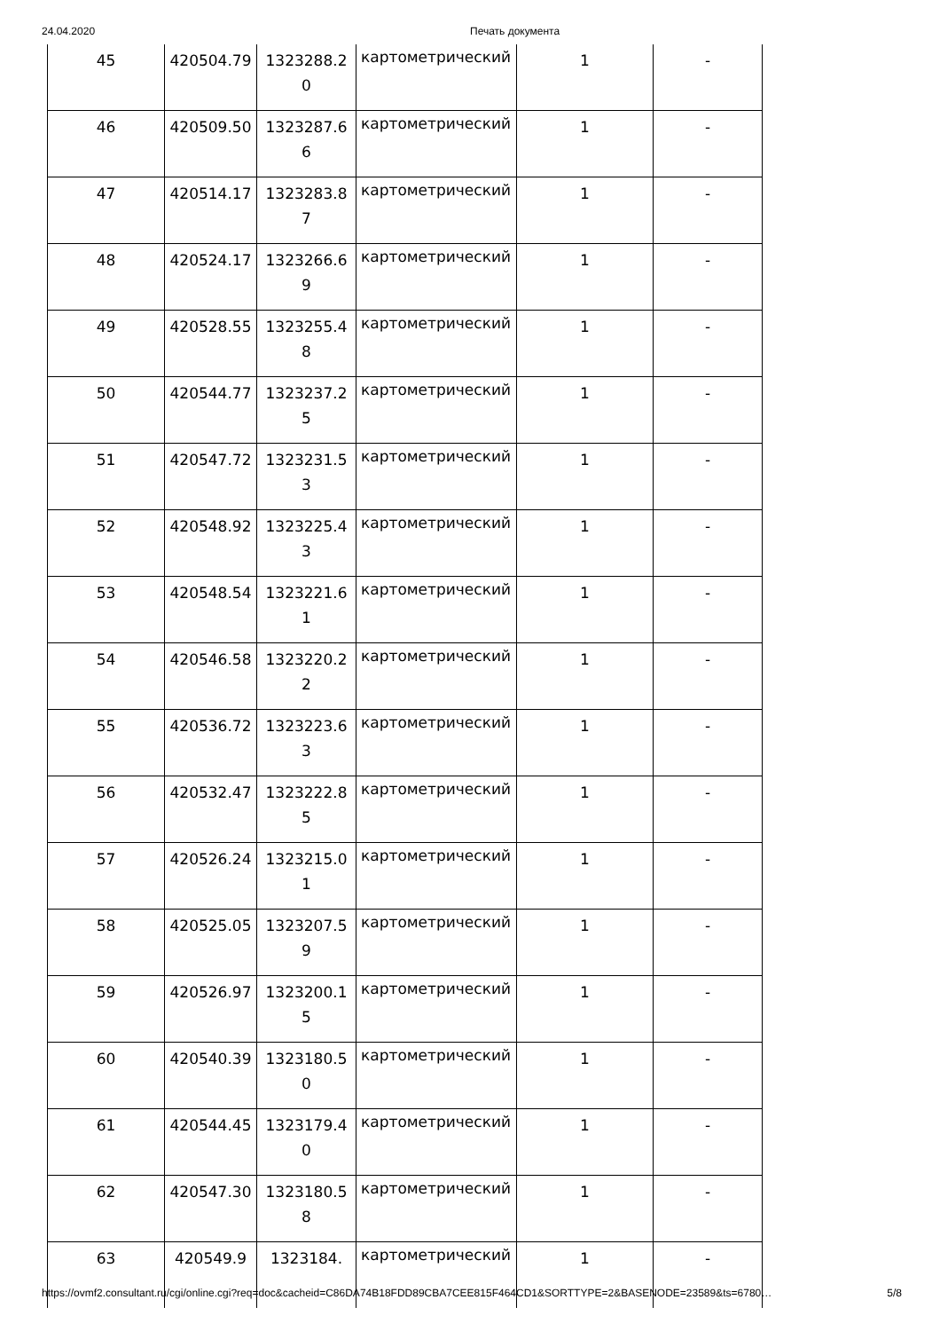24.04.2020 Печать документа
| 45 | 420504.79 | 1323288.20 | картометрический | 1 | - |
| 46 | 420509.50 | 1323287.66 | картометрический | 1 | - |
| 47 | 420514.17 | 1323283.87 | картометрический | 1 | - |
| 48 | 420524.17 | 1323266.69 | картометрический | 1 | - |
| 49 | 420528.55 | 1323255.48 | картометрический | 1 | - |
| 50 | 420544.77 | 1323237.25 | картометрический | 1 | - |
| 51 | 420547.72 | 1323231.53 | картометрический | 1 | - |
| 52 | 420548.92 | 1323225.43 | картометрический | 1 | - |
| 53 | 420548.54 | 1323221.61 | картометрический | 1 | - |
| 54 | 420546.58 | 1323220.22 | картометрический | 1 | - |
| 55 | 420536.72 | 1323223.63 | картометрический | 1 | - |
| 56 | 420532.47 | 1323222.85 | картометрический | 1 | - |
| 57 | 420526.24 | 1323215.01 | картометрический | 1 | - |
| 58 | 420525.05 | 1323207.59 | картометрический | 1 | - |
| 59 | 420526.97 | 1323200.15 | картометрический | 1 | - |
| 60 | 420540.39 | 1323180.50 | картометрический | 1 | - |
| 61 | 420544.45 | 1323179.40 | картометрический | 1 | - |
| 62 | 420547.30 | 1323180.58 | картометрический | 1 | - |
| 63 | 420549.9 | 1323184. | картометрический | 1 | - |
https://ovmf2.consultant.ru/cgi/online.cgi?req=doc&cacheid=C86DA74B18FDD89CBA7CEE815F464CD1&SORTTYPE=2&BASENODE=23589&ts=6780… 5/8